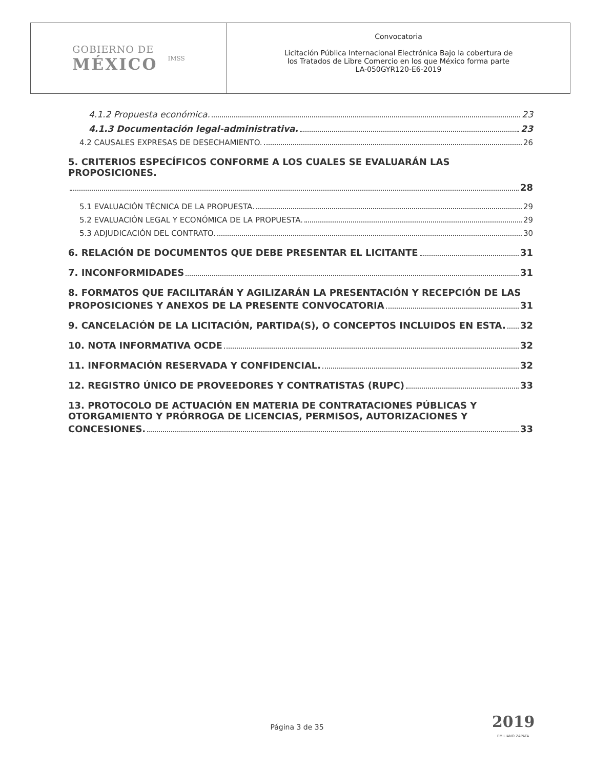GOBIERNO DE
MÉXICO
IMSS
Convocatoria
Licitación Pública Internacional Electrónica Bajo la cobertura de
los Tratados de Libre Comercio en los que México forma parte
LA-050GYR120-E6-2019
4.1.2 Propuesta económica. 23
4.1.3 Documentación legal-administrativa. 23
4.2 CAUSALES EXPRESAS DE DESECHAMIENTO. 26
5. CRITERIOS ESPECÍFICOS CONFORME A LOS CUALES SE EVALUARÁN LAS PROPOSICIONES.
28
5.1 EVALUACIÓN TÉCNICA DE LA PROPUESTA. 29
5.2 EVALUACIÓN LEGAL Y ECONÓMICA DE LA PROPUESTA. 29
5.3 ADJUDICACIÓN DEL CONTRATO. 30
6. RELACIÓN DE DOCUMENTOS QUE DEBE PRESENTAR EL LICITANTE 31
7. INCONFORMIDADES 31
8. FORMATOS QUE FACILITARÁN Y AGILIZARÁN LA PRESENTACIÓN Y RECEPCIÓN DE LAS
PROPOSICIONES Y ANEXOS DE LA PRESENTE CONVOCATORIA 31
9. CANCELACIÓN DE LA LICITACIÓN, PARTIDA(S), O CONCEPTOS INCLUIDOS EN ESTA. 32
10. NOTA INFORMATIVA OCDE 32
11. INFORMACIÓN RESERVADA Y CONFIDENCIAL. 32
12. REGISTRO ÚNICO DE PROVEEDORES Y CONTRATISTAS (RUPC) 33
13. PROTOCOLO DE ACTUACIÓN EN MATERIA DE CONTRATACIONES PÚBLICAS Y
OTORGAMIENTO Y PRÓRROGA DE LICENCIAS, PERMISOS, AUTORIZACIONES Y
CONCESIONES. 33
Página 3 de 35 2019
EMILIANO ZAPATA